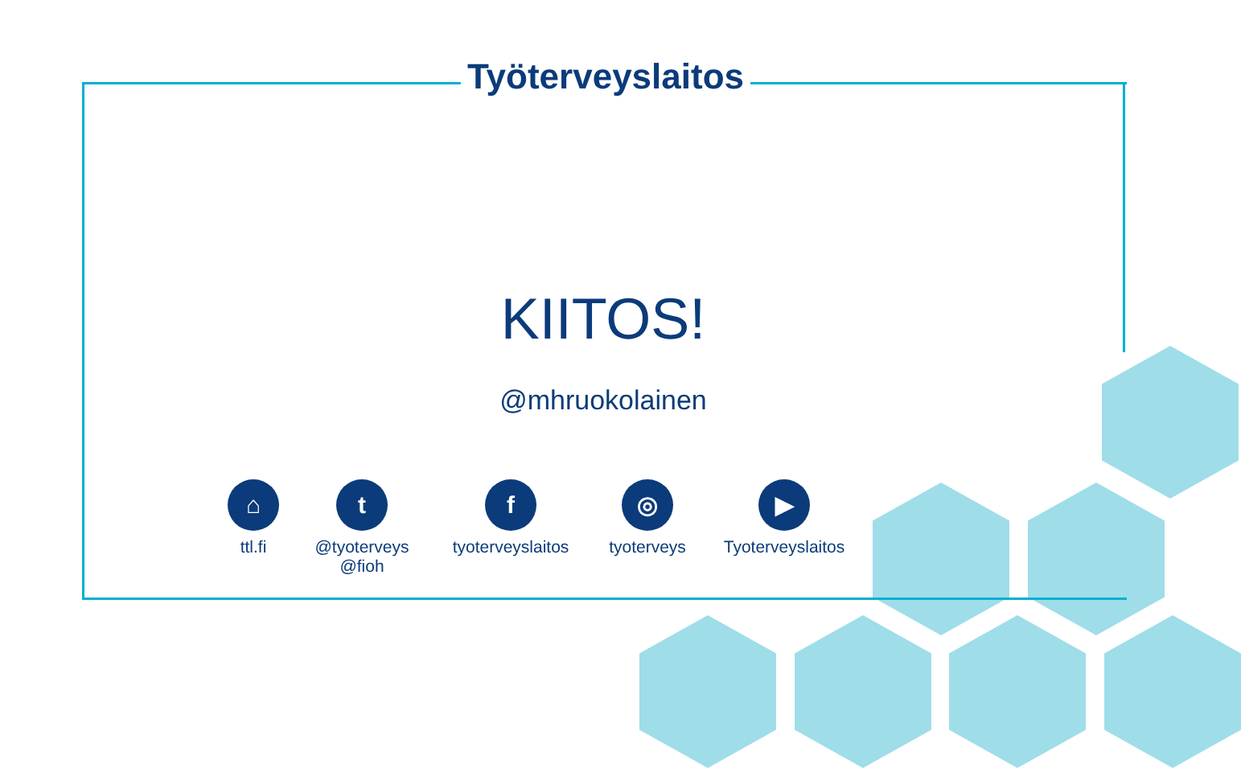Työterveyslaitos
KIITOS!
@mhruokolainen
⌂
ttl.fi
t
@tyoterveys
@fioh
f
tyoterveyslaitos
◎
tyoterveys
▶
Tyoterveyslaitos